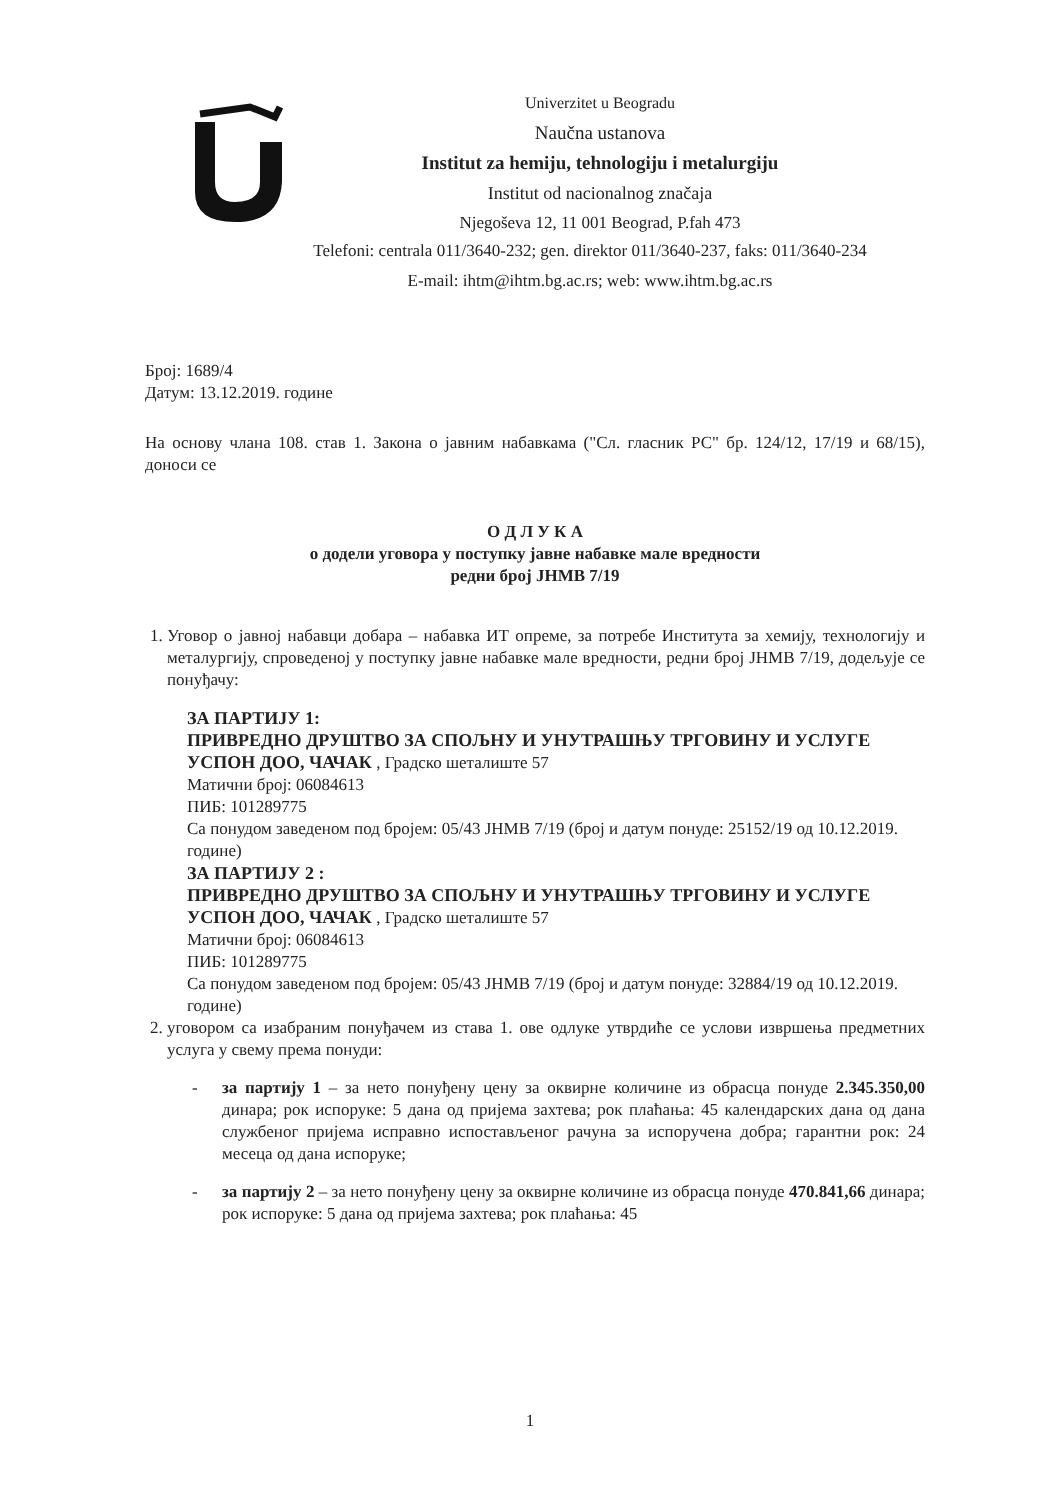Univerzitet u Beogradu
Naučna ustanova
Institut za hemiju, tehnologiju i metalurgiju
Institut od nacionalnog značaja
Njegoševa 12, 11 001 Beograd, P.fah 473
Telefoni: centrala 011/3640-232; gen. direktor 011/3640-237, faks: 011/3640-234
E-mail: ihtm@ihtm.bg.ac.rs; web: www.ihtm.bg.ac.rs
Број: 1689/4
Датум: 13.12.2019. године
На основу члана 108. став 1. Закона о јавним набавкама ("Сл. гласник РС" бр. 124/12, 17/19 и 68/15), доноси се
О Д Л У К А
о додели уговора у поступку јавне набавке мале вредности
редни број ЈНМВ 7/19
1. Уговор о јавној набавци добара – набавка ИТ опреме, за потребе Института за хемију, технологију и металургију, спроведеној у поступку јавне набавке мале вредности, редни број ЈНМВ 7/19, додељује се понуђачу:
ЗА ПАРТИЈУ 1:
ПРИВРЕДНО ДРУШТВО ЗА СПОЉНУ И УНУТРАШЊУ ТРГОВИНУ И УСЛУГЕ УСПОН ДОО, ЧАЧАК , Градско шеталиште 57
Матични број: 06084613
ПИБ: 101289775
Са понудом заведеном под бројем: 05/43 ЈНМВ 7/19 (број и датум понуде: 25152/19 од 10.12.2019. године)
ЗА ПАРТИЈУ 2 :
ПРИВРЕДНО ДРУШТВО ЗА СПОЉНУ И УНУТРАШЊУ ТРГОВИНУ И УСЛУГЕ УСПОН ДОО, ЧАЧАК , Градско шеталиште 57
Матични број: 06084613
ПИБ: 101289775
Са понудом заведеном под бројем: 05/43 ЈНМВ 7/19 (број и датум понуде: 32884/19 од 10.12.2019. године)
2. уговором са изабраним понуђачем из става 1. ове одлуке утврдиће се услови извршења предметних услуга у свему према понуди:
- за партију 1 – за нето понуђену цену за оквирне количине из обрасца понуде 2.345.350,00 динара; рок испоруке: 5 дана од пријема захтева; рок плаћања: 45 календарских дана од дана службеног пријема исправно испостављеног рачуна за испоручена добра; гарантни рок: 24 месеца од дана испоруке;
- за партију 2 – за нето понуђену цену за оквирне количине из обрасца понуде 470.841,66 динара; рок испоруке: 5 дана од пријема захтева; рок плаћања: 45
1